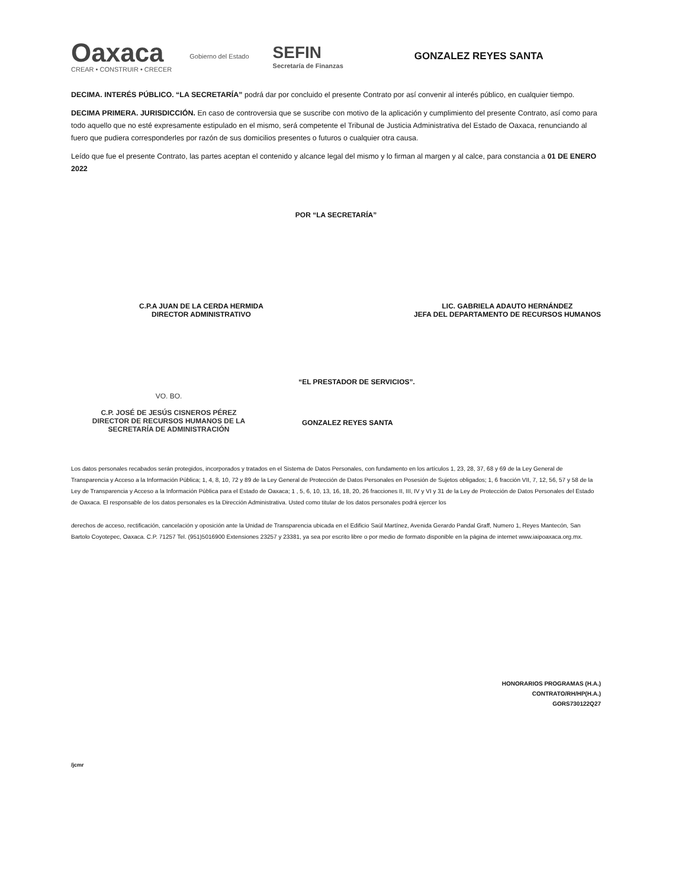Oaxaca
CREAR • CONSTRUIR • CRECER
Gobierno del Estado
SEFIN
Secretaría de Finanzas
GONZALEZ REYES SANTA
DECIMA. INTERÉS PÚBLICO. “LA SECRETARÍA” podrá dar por concluido el presente Contrato por así convenir al interés público, en cualquier tiempo.
DECIMA PRIMERA. JURISDICCIÓN. En caso de controversia que se suscribe con motivo de la aplicación y cumplimiento del presente Contrato, así como para todo aquello que no esté expresamente estipulado en el mismo, será competente el Tribunal de Justicia Administrativa del Estado de Oaxaca, renunciando al fuero que pudiera corresponderles por razón de sus domicilios presentes o futuros o cualquier otra causa.
Leído que fue el presente Contrato, las partes aceptan el contenido y alcance legal del mismo y lo firman al margen y al calce, para constancia a 01 DE ENERO 2022
POR “LA SECRETARÍA”
C.P.A JUAN DE LA CERDA HERMIDA
DIRECTOR ADMINISTRATIVO
LIC. GABRIELA ADAUTO HERNÁNDEZ
JEFA DEL DEPARTAMENTO DE RECURSOS HUMANOS
“EL PRESTADOR DE SERVICIOS”.
VO. BO.
C.P. JOSÉ DE JESÚS CISNEROS PÉREZ
DIRECTOR DE RECURSOS HUMANOS DE LA SECRETARÍA DE ADMINISTRACIÓN
GONZALEZ REYES SANTA
Los datos personales recabados serán protegidos, incorporados y tratados en el Sistema de Datos Personales, con fundamento en los artículos 1, 23, 28, 37, 68 y 69 de la Ley General de Transparencia y Acceso a la Información Pública; 1, 4, 8, 10, 72 y 89 de la Ley General de Protección de Datos Personales en Posesión de Sujetos obligados; 1, 6 fracción VII, 7, 12, 56, 57 y 58 de la Ley de Transparencia y Acceso a la Información Pública para el Estado de Oaxaca; 1 , 5, 6, 10, 13, 16, 18, 20, 26 fracciones II, III, IV y VI y 31 de la Ley de Protección de Datos Personales del Estado de Oaxaca. El responsable de los datos personales es la Dirección Administrativa. Usted como titular de los datos personales podrá ejercer los
derechos de acceso, rectificación, cancelación y oposición ante la Unidad de Transparencia ubicada en el Edificio Saúl Martínez, Avenida Gerardo Pandal Graff, Numero 1, Reyes Mantecón, San Bartolo Coyotepec, Oaxaca. C.P. 71257 Tel. (951)5016900 Extensiones 23257 y 23381, ya sea por escrito libre o por medio de formato disponible en la página de internet www.iaipoaxaca.org.mx.
HONORARIOS PROGRAMAS (H.A.)
CONTRATO/RH/HP(H.A.)
GORS730122Q27
/jcmr